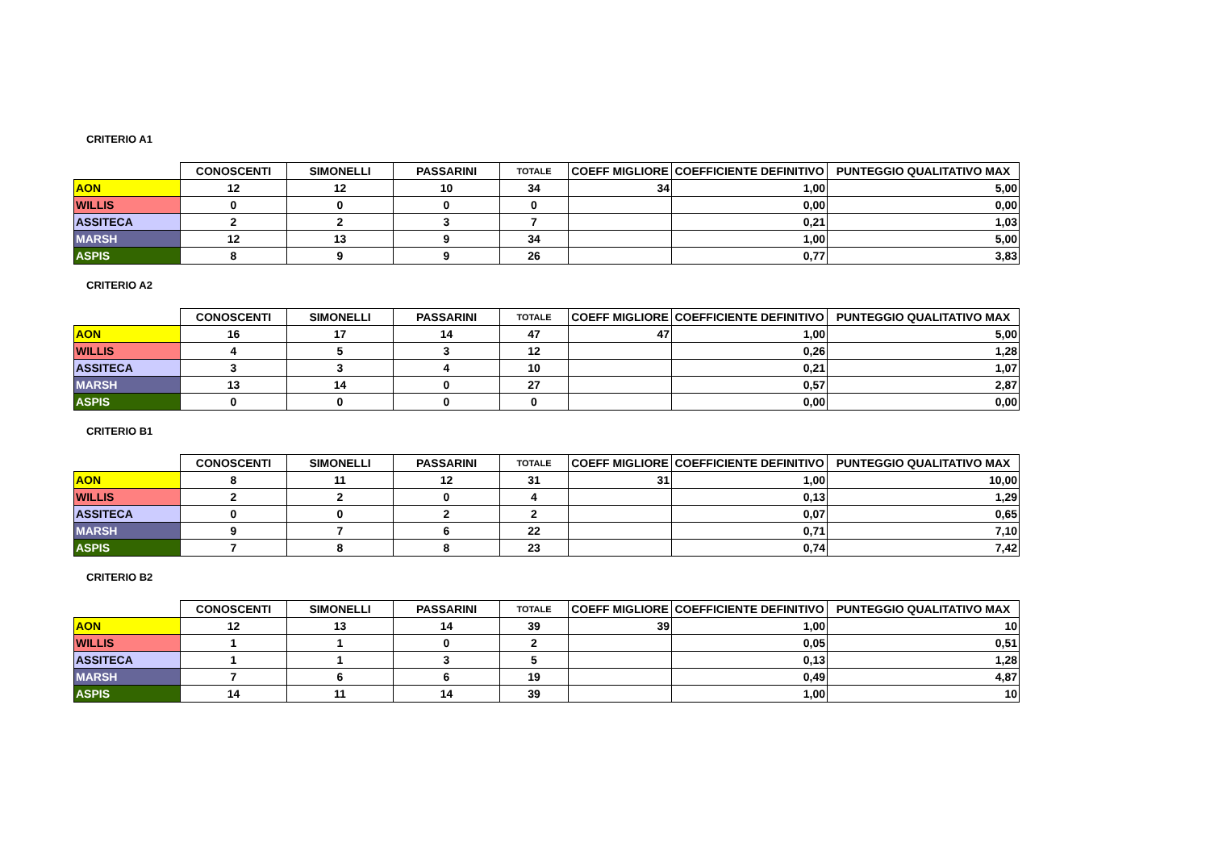CRITERIO A1
| | CONOSCENTI | SIMONELLI | PASSARINI | TOTALE | COEFF MIGLIORE | COEFFICIENTE DEFINITIVO | PUNTEGGIO QUALITATIVO MAX |
| --- | --- | --- | --- | --- | --- | --- | --- |
| AON | 12 | 12 | 10 | 34 | 34 | 1,00 | 5,00 |
| WILLIS | 0 | 0 | 0 | 0 | | 0,00 | 0,00 |
| ASSITECA | 2 | 2 | 3 | 7 | | 0,21 | 1,03 |
| MARSH | 12 | 13 | 9 | 34 | | 1,00 | 5,00 |
| ASPIS | 8 | 9 | 9 | 26 | | 0,77 | 3,83 |
CRITERIO A2
| | CONOSCENTI | SIMONELLI | PASSARINI | TOTALE | COEFF MIGLIORE | COEFFICIENTE DEFINITIVO | PUNTEGGIO QUALITATIVO MAX |
| --- | --- | --- | --- | --- | --- | --- | --- |
| AON | 16 | 17 | 14 | 47 | 47 | 1,00 | 5,00 |
| WILLIS | 4 | 5 | 3 | 12 | | 0,26 | 1,28 |
| ASSITECA | 3 | 3 | 4 | 10 | | 0,21 | 1,07 |
| MARSH | 13 | 14 | 0 | 27 | | 0,57 | 2,87 |
| ASPIS | 0 | 0 | 0 | 0 | | 0,00 | 0,00 |
CRITERIO B1
| | CONOSCENTI | SIMONELLI | PASSARINI | TOTALE | COEFF MIGLIORE | COEFFICIENTE DEFINITIVO | PUNTEGGIO QUALITATIVO MAX |
| --- | --- | --- | --- | --- | --- | --- | --- |
| AON | 8 | 11 | 12 | 31 | 31 | 1,00 | 10,00 |
| WILLIS | 2 | 2 | 0 | 4 | | 0,13 | 1,29 |
| ASSITECA | 0 | 0 | 2 | 2 | | 0,07 | 0,65 |
| MARSH | 9 | 7 | 6 | 22 | | 0,71 | 7,10 |
| ASPIS | 7 | 8 | 8 | 23 | | 0,74 | 7,42 |
CRITERIO B2
| | CONOSCENTI | SIMONELLI | PASSARINI | TOTALE | COEFF MIGLIORE | COEFFICIENTE DEFINITIVO | PUNTEGGIO QUALITATIVO MAX |
| --- | --- | --- | --- | --- | --- | --- | --- |
| AON | 12 | 13 | 14 | 39 | 39 | 1,00 | 10 |
| WILLIS | 1 | 1 | 0 | 2 | | 0,05 | 0,51 |
| ASSITECA | 1 | 1 | 3 | 5 | | 0,13 | 1,28 |
| MARSH | 7 | 6 | 6 | 19 | | 0,49 | 4,87 |
| ASPIS | 14 | 11 | 14 | 39 | | 1,00 | 10 |